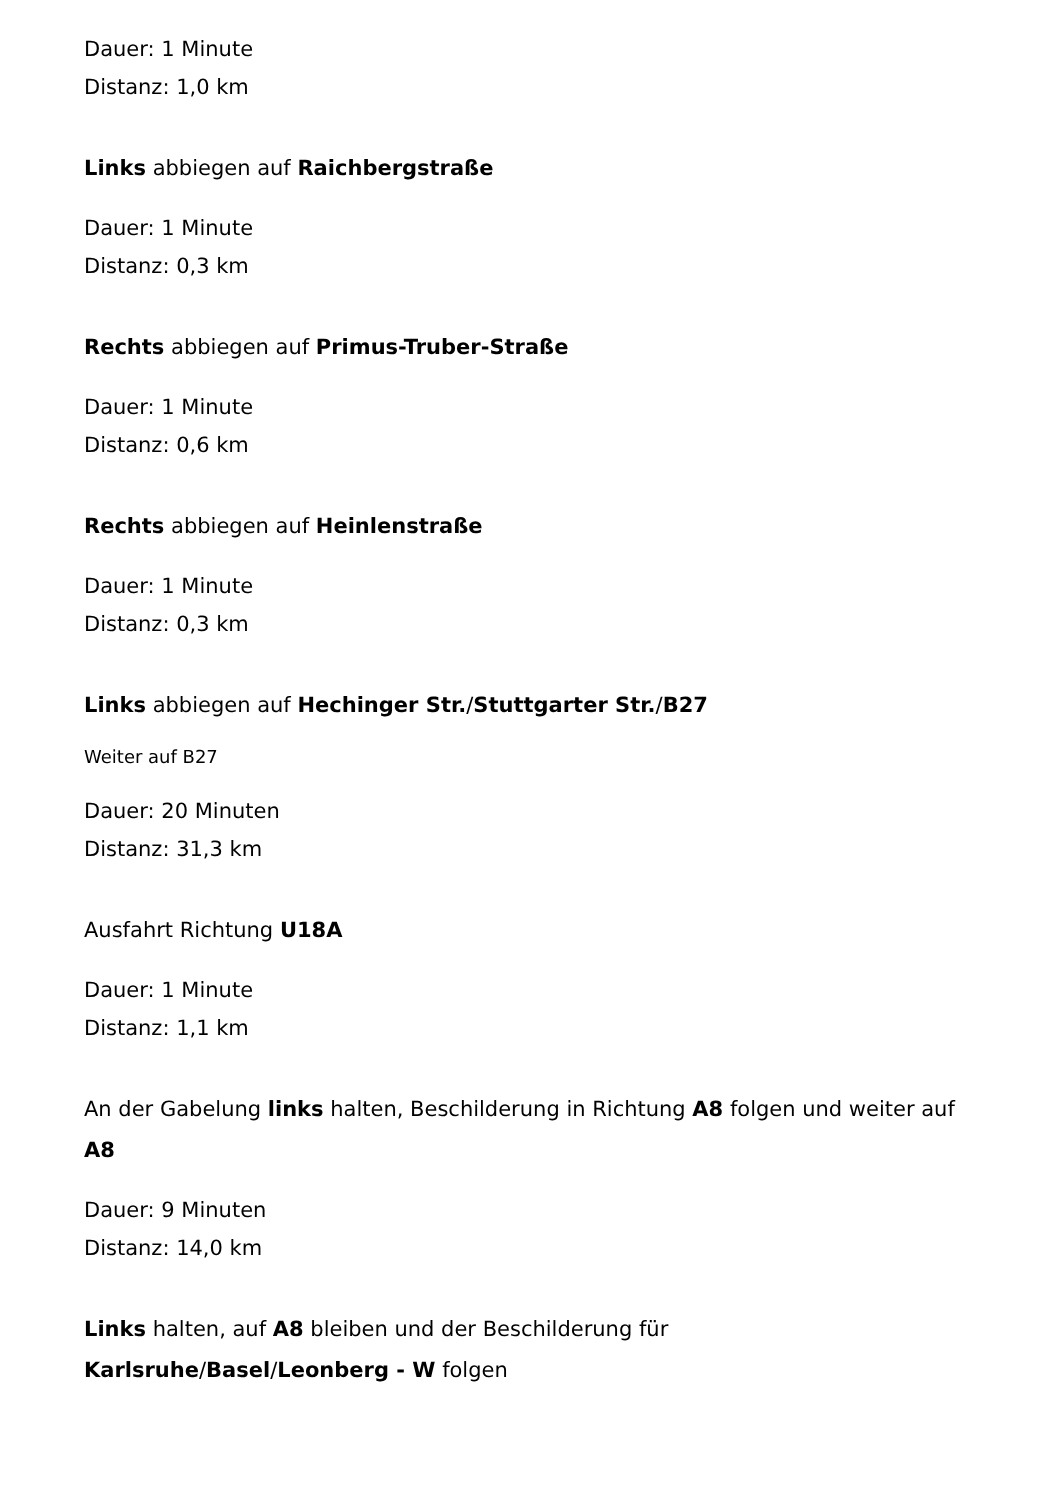Dauer: 1 Minute
Distanz: 1,0 km
Links abbiegen auf Raichbergstraße
Dauer: 1 Minute
Distanz: 0,3 km
Rechts abbiegen auf Primus-Truber-Straße
Dauer: 1 Minute
Distanz: 0,6 km
Rechts abbiegen auf Heinlenstraße
Dauer: 1 Minute
Distanz: 0,3 km
Links abbiegen auf Hechinger Str./Stuttgarter Str./B27
Weiter auf B27
Dauer: 20 Minuten
Distanz: 31,3 km
Ausfahrt Richtung U18A
Dauer: 1 Minute
Distanz: 1,1 km
An der Gabelung links halten, Beschilderung in Richtung A8 folgen und weiter auf A8
Dauer: 9 Minuten
Distanz: 14,0 km
Links halten, auf A8 bleiben und der Beschilderung für Karlsruhe/Basel/Leonberg - W folgen